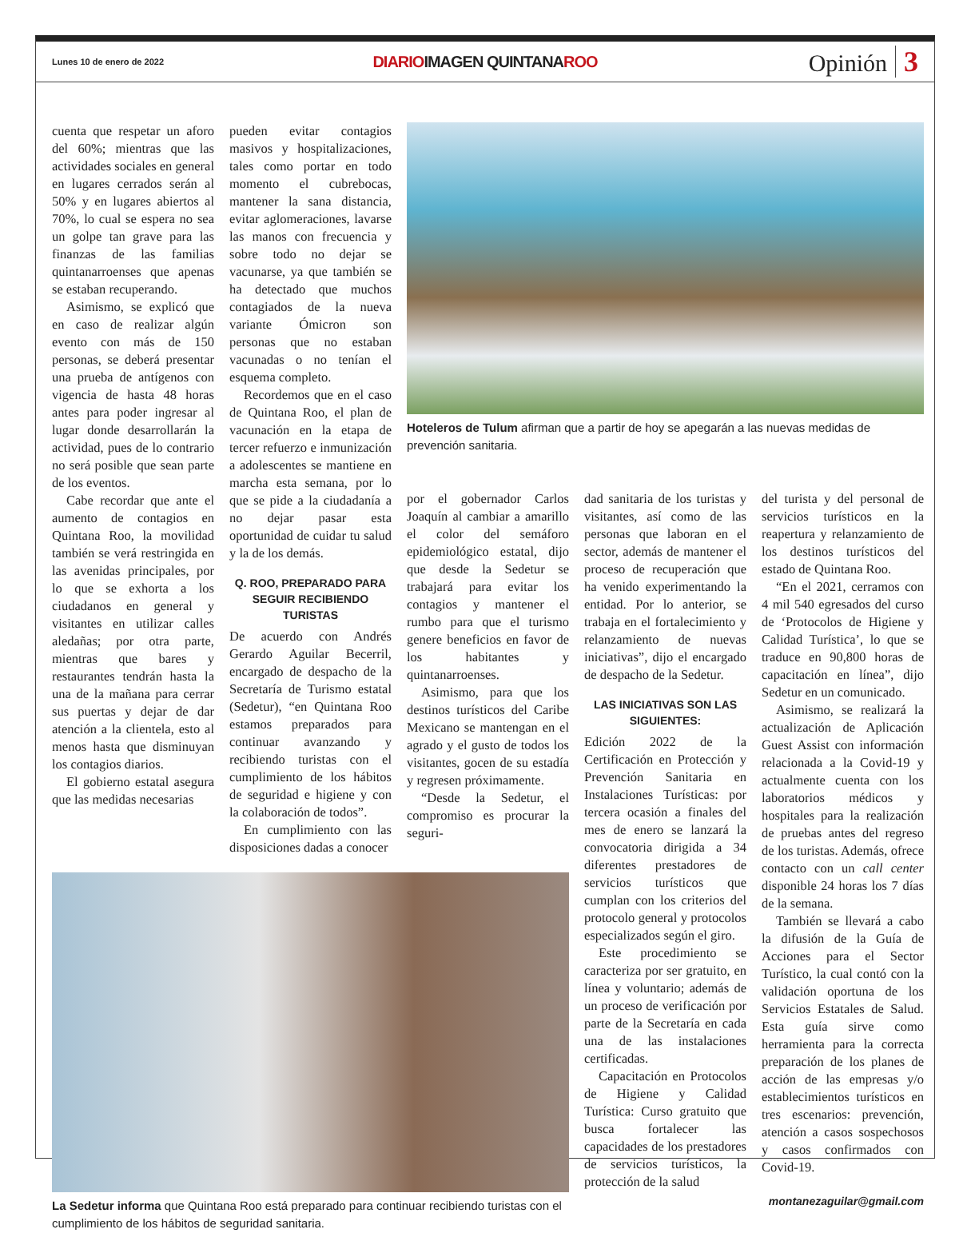Lunes 10 de enero de 2022
DIARIOIMAGEN QUINTANAROO
Opinión 3
cuenta que respetar un aforo del 60%; mientras que las actividades sociales en general en lugares cerrados serán al 50% y en lugares abiertos al 70%, lo cual se espera no sea un golpe tan grave para las finanzas de las familias quintanarroenses que apenas se estaban recuperando.
Asimismo, se explicó que en caso de realizar algún evento con más de 150 personas, se deberá presentar una prueba de antígenos con vigencia de hasta 48 horas antes para poder ingresar al lugar donde desarrollarán la actividad, pues de lo contrario no será posible que sean parte de los eventos.
Cabe recordar que ante el aumento de contagios en Quintana Roo, la movilidad también se verá restringida en las avenidas principales, por lo que se exhorta a los ciudadanos en general y visitantes en utilizar calles aledañas; por otra parte, mientras que bares y restaurantes tendrán hasta la una de la mañana para cerrar sus puertas y dejar de dar atención a la clientela, esto al menos hasta que disminuyan los contagios diarios.
El gobierno estatal asegura que las medidas necesarias
pueden evitar contagios masivos y hospitalizaciones, tales como portar en todo momento el cubrebocas, mantener la sana distancia, evitar aglomeraciones, lavarse las manos con frecuencia y sobre todo no dejar se vacunarse, ya que también se ha detectado que muchos contagiados de la nueva variante Ómicron son personas que no estaban vacunadas o no tenían el esquema completo.
Recordemos que en el caso de Quintana Roo, el plan de vacunación en la etapa de tercer refuerzo e inmunización a adolescentes se mantiene en marcha esta semana, por lo que se pide a la ciudadanía a no dejar pasar esta oportunidad de cuidar tu salud y la de los demás.
Q. ROO, PREPARADO PARA SEGUIR RECIBIENDO TURISTAS
De acuerdo con Andrés Gerardo Aguilar Becerril, encargado de despacho de la Secretaría de Turismo estatal (Sedetur), “en Quintana Roo estamos preparados para continuar avanzando y recibiendo turistas con el cumplimiento de los hábitos de seguridad e higiene y con la colaboración de todos”.
En cumplimiento con las disposiciones dadas a conocer
Hoteleros de Tulum afirman que a partir de hoy se apegarán a las nuevas medidas de prevención sanitaria.
por el gobernador Carlos Joaquín al cambiar a amarillo el color del semáforo epidemiológico estatal, dijo que desde la Sedetur se trabajará para evitar los contagios y mantener el rumbo para que el turismo genere beneficios en favor de los habitantes y quintanarroenses.
Asimismo, para que los destinos turísticos del Caribe Mexicano se mantengan en el agrado y el gusto de todos los visitantes, gocen de su estadía y regresen próximamente.
“Desde la Sedetur, el compromiso es procurar la seguri-
dad sanitaria de los turistas y visitantes, así como de las personas que laboran en el sector, además de mantener el proceso de recuperación que ha venido experimentando la entidad. Por lo anterior, se trabaja en el fortalecimiento y relanzamiento de nuevas iniciativas”, dijo el encargado de despacho de la Sedetur.
LAS INICIATIVAS SON LAS SIGUIENTES:
Edición 2022 de la Certificación en Protección y Prevención Sanitaria en Instalaciones Turísticas: por tercera ocasión a finales del mes de enero se lanzará la convocatoria dirigida a 34 diferentes prestadores de servicios turísticos que cumplan con los criterios del protocolo general y protocolos especializados según el giro.
Este procedimiento se caracteriza por ser gratuito, en línea y voluntario; además de un proceso de verificación por parte de la Secretaría en cada una de las instalaciones certificadas.
Capacitación en Protocolos de Higiene y Calidad Turística: Curso gratuito que busca fortalecer las capacidades de los prestadores de servicios turísticos, la protección de la salud
del turista y del personal de servicios turísticos en la reapertura y relanzamiento de los destinos turísticos del estado de Quintana Roo.
“En el 2021, cerramos con 4 mil 540 egresados del curso de ‘Protocolos de Higiene y Calidad Turística’, lo que se traduce en 90,800 horas de capacitación en línea”, dijo Sedetur en un comunicado.
Asimismo, se realizará la actualización de Aplicación Guest Assist con información relacionada a la Covid-19 y actualmente cuenta con los laboratorios médicos y hospitales para la realización de pruebas antes del regreso de los turistas. Además, ofrece contacto con un call center disponible 24 horas los 7 días de la semana.
También se llevará a cabo la difusión de la Guía de Acciones para el Sector Turístico, la cual contó con la validación oportuna de los Servicios Estatales de Salud. Esta guía sirve como herramienta para la correcta preparación de los planes de acción de las empresas y/o establecimientos turísticos en tres escenarios: prevención, atención a casos sospechosos y casos confirmados con Covid-19.
montanezaguilar@gmail.com
La Sedetur informa que Quintana Roo está preparado para continuar recibiendo turistas con el cumplimiento de los hábitos de seguridad sanitaria.